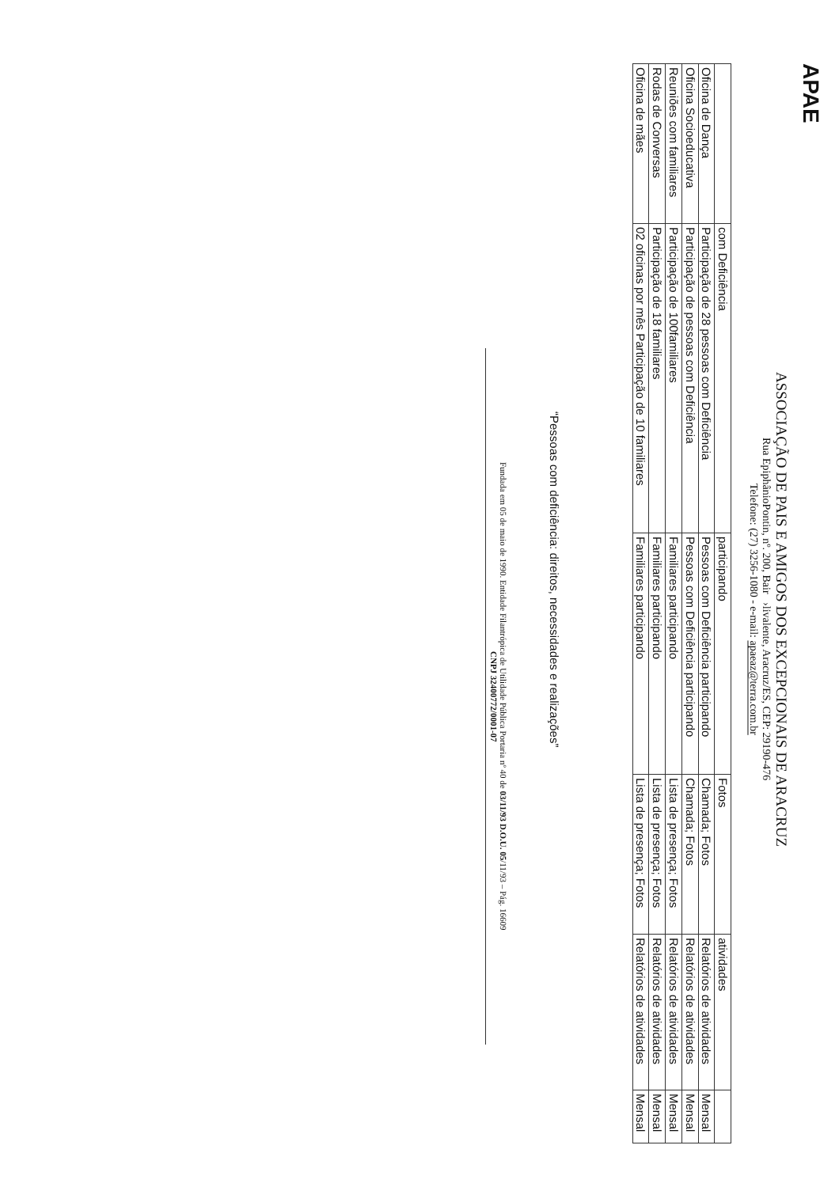APAE
ASSOCIAÇÃO DE PAIS E AMIGOS DOS EXCEPCIONAIS DE ARACRUZ
Rua EpiphânioPontin, nº. 200, Bair ›livalente, Aracruz/ES, CEP: 29190-476
Telefone: (27) 3256-1080 - e-mail: apaeaz@terra.com.br
| | com Deficiência | participando | Fotos | atividades | |
| Oficina de Dança | Participação de 28 pessoas com Deficiência | Pessoas com Deficiência participando | Chamada; Fotos | Relatórios de atividades | Mensal |
| Oficina Socioeducativa | Participação de pessoas com Deficiência | Pessoas com Deficiência participando | Chamada; Fotos | Relatórios de atividades | Mensal |
| Reuniões com familiares | Participação de 100familiares | Familiares participando | Lista de presença; Fotos | Relatórios de atividades | Mensal |
| Rodas de Conversas | Participação de 18 familiares | Familiares participando | Lista de presença; Fotos | Relatórios de atividades | Mensal |
| Oficina de mães | 02 oficinas por mês Participação de 10 familiares | Familiares participando | Lista de presença; Fotos | Relatórios de atividades | Mensal |
“Pessoas com deficiência: direitos, necessidades e realizações”
Fundada em 05 de maio de 1990. Entidade Filantrópica de Utilidade Pública Portaria nº 40 de 03/11/93 D.O.U. 05/11/93 – Pág. 16609
CNPJ 32400772/0001-07